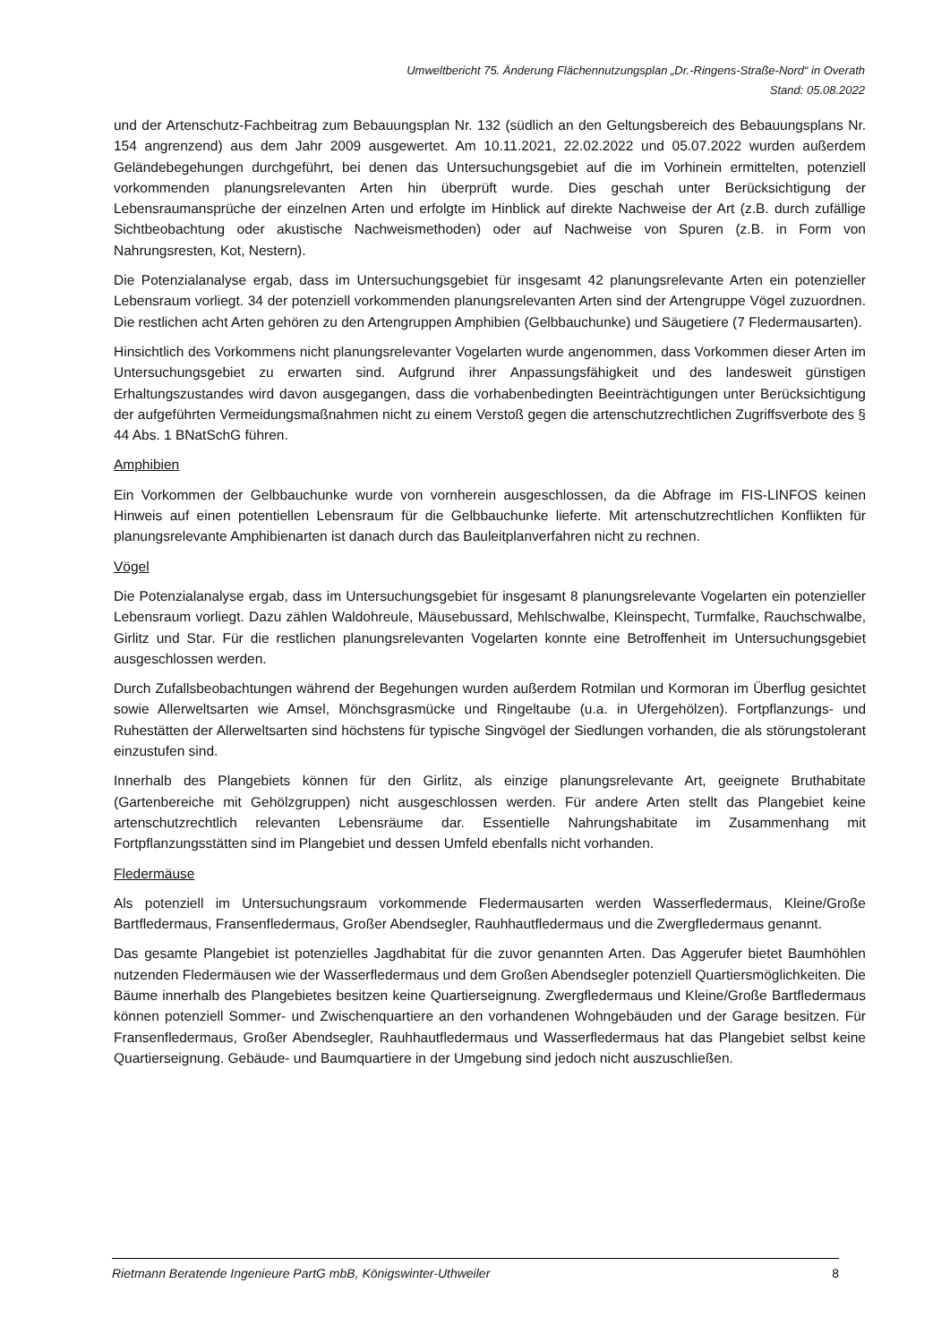Umweltbericht 75. Änderung Flächennutzungsplan „Dr.-Ringens-Straße-Nord“ in Overath
Stand: 05.08.2022
und der Artenschutz-Fachbeitrag zum Bebauungsplan Nr. 132 (südlich an den Geltungsbereich des Bebauungsplans Nr. 154 angrenzend) aus dem Jahr 2009 ausgewertet. Am 10.11.2021, 22.02.2022 und 05.07.2022 wurden außerdem Geländebegehungen durchgeführt, bei denen das Untersuchungsgebiet auf die im Vorhinein ermittelten, potenziell vorkommenden planungsrelevanten Arten hin überprüft wurde. Dies geschah unter Berücksichtigung der Lebensraumansprüche der einzelnen Arten und erfolgte im Hinblick auf direkte Nachweise der Art (z.B. durch zufällige Sichtbeobachtung oder akustische Nachweismethoden) oder auf Nachweise von Spuren (z.B. in Form von Nahrungsresten, Kot, Nestern).
Die Potenzialanalyse ergab, dass im Untersuchungsgebiet für insgesamt 42 planungsrelevante Arten ein potenzieller Lebensraum vorliegt. 34 der potenziell vorkommenden planungsrelevanten Arten sind der Artengruppe Vögel zuzuordnen. Die restlichen acht Arten gehören zu den Artengruppen Amphibien (Gelbbauchunke) und Säugetiere (7 Fledermausarten).
Hinsichtlich des Vorkommens nicht planungsrelevanter Vogelarten wurde angenommen, dass Vorkommen dieser Arten im Untersuchungsgebiet zu erwarten sind. Aufgrund ihrer Anpassungsfähigkeit und des landesweit günstigen Erhaltungszustandes wird davon ausgegangen, dass die vorhabenbedingten Beeinträchtigungen unter Berücksichtigung der aufgeführten Vermeidungsmaßnahmen nicht zu einem Verstoß gegen die artenschutzrechtlichen Zugriffsverbote des § 44 Abs. 1 BNatSchG führen.
Amphibien
Ein Vorkommen der Gelbbauchunke wurde von vornherein ausgeschlossen, da die Abfrage im FIS-LINFOS keinen Hinweis auf einen potentiellen Lebensraum für die Gelbbauchunke lieferte. Mit artenschutzrechtlichen Konflikten für planungsrelevante Amphibienarten ist danach durch das Bauleitplanverfahren nicht zu rechnen.
Vögel
Die Potenzialanalyse ergab, dass im Untersuchungsgebiet für insgesamt 8 planungsrelevante Vogelarten ein potenzieller Lebensraum vorliegt. Dazu zählen Waldohreule, Mäusebussard, Mehlschwalbe, Kleinspecht, Turmfalke, Rauchschwalbe, Girlitz und Star. Für die restlichen planungsrelevanten Vogelarten konnte eine Betroffenheit im Untersuchungsgebiet ausgeschlossen werden.
Durch Zufallsbeobachtungen während der Begehungen wurden außerdem Rotmilan und Kormoran im Überflug gesichtet sowie Allerweltsarten wie Amsel, Mönchsgrasmücke und Ringeltaube (u.a. in Ufergehölzen). Fortpflanzungs- und Ruhestätten der Allerweltsarten sind höchstens für typische Singvögel der Siedlungen vorhanden, die als störungstolerant einzustufen sind.
Innerhalb des Plangebiets können für den Girlitz, als einzige planungsrelevante Art, geeignete Bruthabitate (Gartenbereiche mit Gehölzgruppen) nicht ausgeschlossen werden. Für andere Arten stellt das Plangebiet keine artenschutzrechtlich relevanten Lebensräume dar. Essentielle Nahrungshabitate im Zusammenhang mit Fortpflanzungsstätten sind im Plangebiet und dessen Umfeld ebenfalls nicht vorhanden.
Fledermäuse
Als potenziell im Untersuchungsraum vorkommende Fledermausarten werden Wasserfledermaus, Kleine/Große Bartfledermaus, Fransenfledermaus, Großer Abendsegler, Rauhhautfledermaus und die Zwergfledermaus genannt.
Das gesamte Plangebiet ist potenzielles Jagdhabitat für die zuvor genannten Arten. Das Aggerufer bietet Baumhöhlen nutzenden Fledermäusen wie der Wasserfledermaus und dem Großen Abendsegler potenziell Quartiersmöglichkeiten. Die Bäume innerhalb des Plangebietes besitzen keine Quartierseignung. Zwergfledermaus und Kleine/Große Bartfledermaus können potenziell Sommer- und Zwischenquartiere an den vorhandenen Wohngebäuden und der Garage besitzen. Für Fransenfledermaus, Großer Abendsegler, Rauhhautfledermaus und Wasserfledermaus hat das Plangebiet selbst keine Quartierseignung. Gebäude- und Baumquartiere in der Umgebung sind jedoch nicht auszuschließen.
Rietmann Beratende Ingenieure PartG mbB, Königswinter-Uthweiler 8